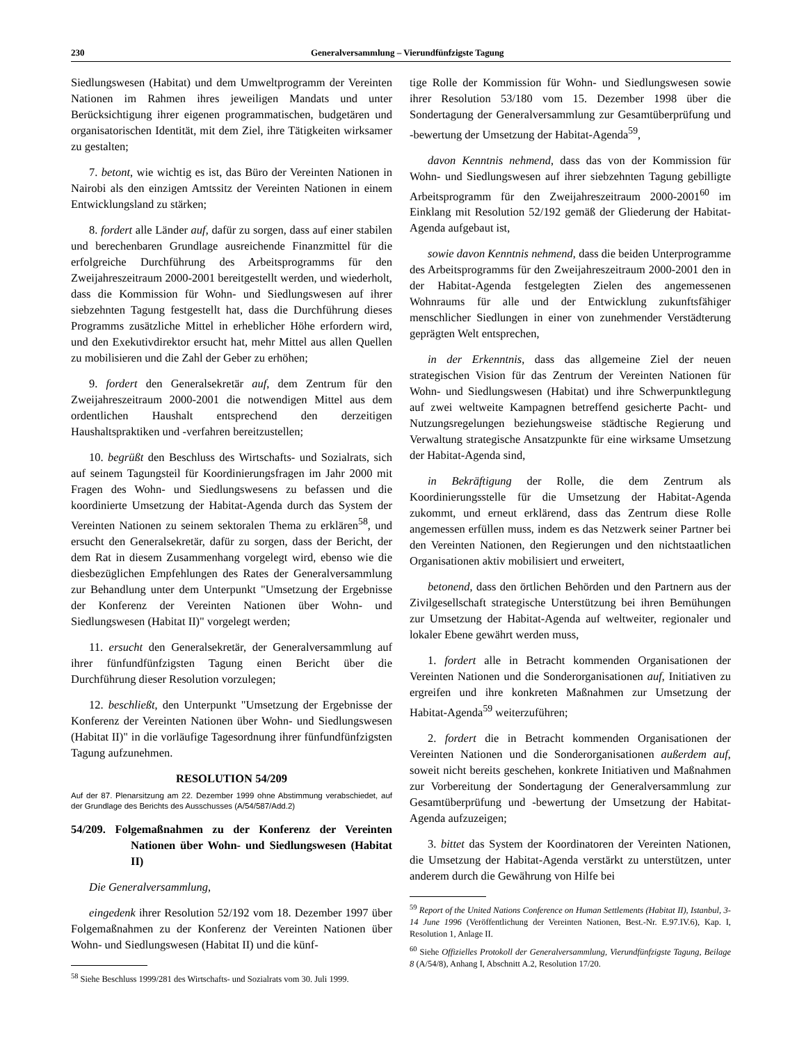230 Generalversammlung – Vierundfünfzigste Tagung
Siedlungswesen (Habitat) und dem Umweltprogramm der Vereinten Nationen im Rahmen ihres jeweiligen Mandats und unter Berücksichtigung ihrer eigenen programmatischen, budgetären und organisatorischen Identität, mit dem Ziel, ihre Tätigkeiten wirksamer zu gestalten;
7. betont, wie wichtig es ist, das Büro der Vereinten Nationen in Nairobi als den einzigen Amtssitz der Vereinten Nationen in einem Entwicklungsland zu stärken;
8. fordert alle Länder auf, dafür zu sorgen, dass auf einer stabilen und berechenbaren Grundlage ausreichende Finanzmittel für die erfolgreiche Durchführung des Arbeitsprogramms für den Zweijahreszeitraum 2000-2001 bereitgestellt werden, und wiederholt, dass die Kommission für Wohn- und Siedlungswesen auf ihrer siebzehnten Tagung festgestellt hat, dass die Durchführung dieses Programms zusätzliche Mittel in erheblicher Höhe erfordern wird, und den Exekutivdirektor ersucht hat, mehr Mittel aus allen Quellen zu mobilisieren und die Zahl der Geber zu erhöhen;
9. fordert den Generalsekretär auf, dem Zentrum für den Zweijahreszeitraum 2000-2001 die notwendigen Mittel aus dem ordentlichen Haushalt entsprechend den derzeitigen Haushaltspraktiken und -verfahren bereitzustellen;
10. begrüßt den Beschluss des Wirtschafts- und Sozialrats, sich auf seinem Tagungsteil für Koordinierungsfragen im Jahr 2000 mit Fragen des Wohn- und Siedlungswesens zu befassen und die koordinierte Umsetzung der Habitat-Agenda durch das System der Vereinten Nationen zu seinem sektoralen Thema zu erklären<sup>58</sup>, und ersucht den Generalsekretär, dafür zu sorgen, dass der Bericht, der dem Rat in diesem Zusammenhang vorgelegt wird, ebenso wie die diesbezüglichen Empfehlungen des Rates der Generalversammlung zur Behandlung unter dem Unterpunkt "Umsetzung der Ergebnisse der Konferenz der Vereinten Nationen über Wohn- und Siedlungswesen (Habitat II)" vorgelegt werden;
11. ersucht den Generalsekretär, der Generalversammlung auf ihrer fünfundfünfzigsten Tagung einen Bericht über die Durchführung dieser Resolution vorzulegen;
12. beschließt, den Unterpunkt "Umsetzung der Ergebnisse der Konferenz der Vereinten Nationen über Wohn- und Siedlungswesen (Habitat II)" in die vorläufige Tagesordnung ihrer fünfundfünfzigsten Tagung aufzunehmen.
RESOLUTION 54/209
Auf der 87. Plenarsitzung am 22. Dezember 1999 ohne Abstimmung verabschiedet, auf der Grundlage des Berichts des Ausschusses (A/54/587/Add.2)
54/209. Folgemaßnahmen zu der Konferenz der Vereinten Nationen über Wohn- und Siedlungswesen (Habitat II)
Die Generalversammlung,
eingedenk ihrer Resolution 52/192 vom 18. Dezember 1997 über Folgemaßnahmen zu der Konferenz der Vereinten Nationen über Wohn- und Siedlungswesen (Habitat II) und die künf-
<sup>58</sup> Siehe Beschluss 1999/281 des Wirtschafts- und Sozialrats vom 30. Juli 1999.
tige Rolle der Kommission für Wohn- und Siedlungswesen sowie ihrer Resolution 53/180 vom 15. Dezember 1998 über die Sondertagung der Generalversammlung zur Gesamtüberprüfung und -bewertung der Umsetzung der Habitat-Agenda<sup>59</sup>,
davon Kenntnis nehmend, dass das von der Kommission für Wohn- und Siedlungswesen auf ihrer siebzehnten Tagung gebilligte Arbeitsprogramm für den Zweijahreszeitraum 2000-2001<sup>60</sup> im Einklang mit Resolution 52/192 gemäß der Gliederung der Habitat-Agenda aufgebaut ist,
sowie davon Kenntnis nehmend, dass die beiden Unterprogramme des Arbeitsprogramms für den Zweijahreszeitraum 2000-2001 den in der Habitat-Agenda festgelegten Zielen des angemessenen Wohnraums für alle und der Entwicklung zukunftsfähiger menschlicher Siedlungen in einer von zunehmender Verstädterung geprägten Welt entsprechen,
in der Erkenntnis, dass das allgemeine Ziel der neuen strategischen Vision für das Zentrum der Vereinten Nationen für Wohn- und Siedlungswesen (Habitat) und ihre Schwerpunktlegung auf zwei weltweite Kampagnen betreffend gesicherte Pacht- und Nutzungsregelungen beziehungsweise städtische Regierung und Verwaltung strategische Ansatzpunkte für eine wirksame Umsetzung der Habitat-Agenda sind,
in Bekräftigung der Rolle, die dem Zentrum als Koordinierungsstelle für die Umsetzung der Habitat-Agenda zukommt, und erneut erklärend, dass das Zentrum diese Rolle angemessen erfüllen muss, indem es das Netzwerk seiner Partner bei den Vereinten Nationen, den Regierungen und den nichtstaatlichen Organisationen aktiv mobilisiert und erweitert,
betonend, dass den örtlichen Behörden und den Partnern aus der Zivilgesellschaft strategische Unterstützung bei ihren Bemühungen zur Umsetzung der Habitat-Agenda auf weltweiter, regionaler und lokaler Ebene gewährt werden muss,
1. fordert alle in Betracht kommenden Organisationen der Vereinten Nationen und die Sonderorganisationen auf, Initiativen zu ergreifen und ihre konkreten Maßnahmen zur Umsetzung der Habitat-Agenda<sup>59</sup> weiterzuführen;
2. fordert die in Betracht kommenden Organisationen der Vereinten Nationen und die Sonderorganisationen außerdem auf, soweit nicht bereits geschehen, konkrete Initiativen und Maßnahmen zur Vorbereitung der Sondertagung der Generalversammlung zur Gesamtüberprüfung und -bewertung der Umsetzung der Habitat-Agenda aufzuzeigen;
3. bittet das System der Koordinatoren der Vereinten Nationen, die Umsetzung der Habitat-Agenda verstärkt zu unterstützen, unter anderem durch die Gewährung von Hilfe bei
<sup>59</sup> Report of the United Nations Conference on Human Settlements (Habitat II), Istanbul, 3-14 June 1996 (Veröffentlichung der Vereinten Nationen, Best.-Nr. E.97.IV.6), Kap. I, Resolution 1, Anlage II.
<sup>60</sup> Siehe Offizielles Protokoll der Generalversammlung, Vierundfünfzigste Tagung, Beilage 8 (A/54/8), Anhang I, Abschnitt A.2, Resolution 17/20.